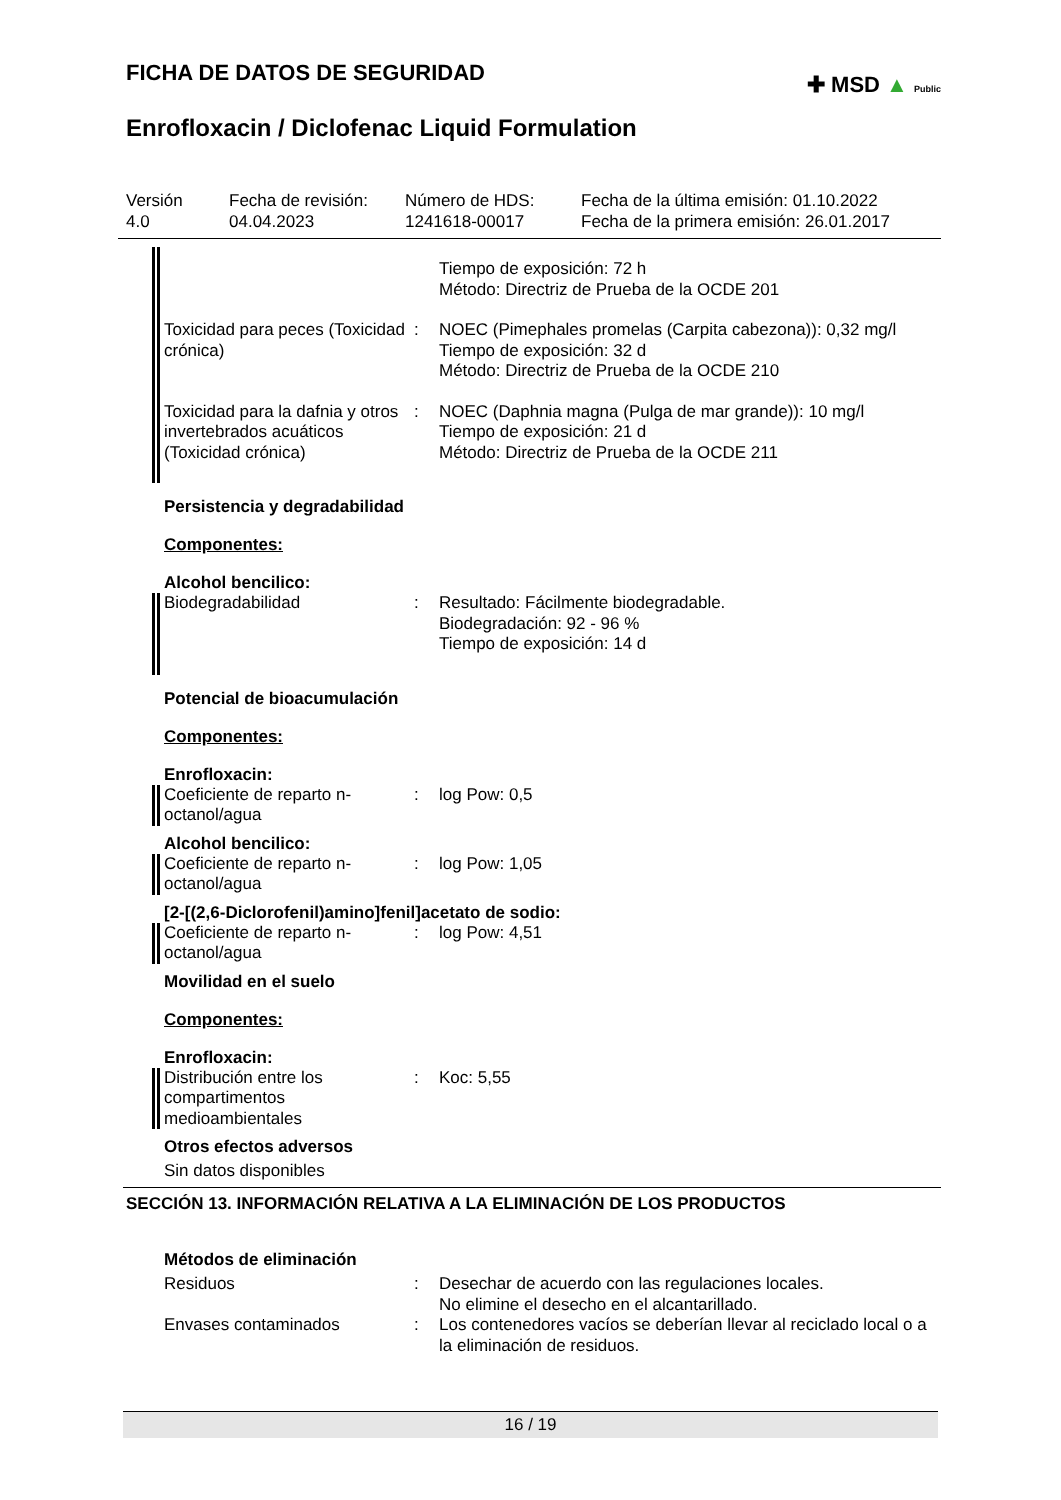✚ MSD ▲ Public
FICHA DE DATOS DE SEGURIDAD
Enrofloxacin / Diclofenac Liquid Formulation
Versión
4.0
Fecha de revisión:
04.04.2023
Número de HDS:
1241618-00017
Fecha de la última emisión: 01.10.2022
Fecha de la primera emisión: 26.01.2017
Tiempo de exposición: 72 h
Método: Directriz de Prueba de la OCDE 201
Toxicidad para peces (Toxicidad crónica)
: NOEC (Pimephales promelas (Carpita cabezona)): 0,32 mg/l
Tiempo de exposición: 32 d
Método: Directriz de Prueba de la OCDE 210
Toxicidad para la dafnia y otros invertebrados acuáticos (Toxicidad crónica)
: NOEC (Daphnia magna (Pulga de mar grande)): 10 mg/l
Tiempo de exposición: 21 d
Método: Directriz de Prueba de la OCDE 211
Persistencia y degradabilidad
Componentes:
Alcohol bencilico:
Biodegradabilidad : Resultado: Fácilmente biodegradable.
Biodegradación: 92 - 96 %
Tiempo de exposición: 14 d
Potencial de bioacumulación
Componentes:
Enrofloxacin:
Coeficiente de reparto n-octanol/agua
: log Pow: 0,5
Alcohol bencilico:
Coeficiente de reparto n-octanol/agua
: log Pow: 1,05
[2-[(2,6-Diclorofenil)amino]fenil]acetato de sodio:
Coeficiente de reparto n-octanol/agua
: log Pow: 4,51
Movilidad en el suelo
Componentes:
Enrofloxacin:
Distribución entre los compartimentos medioambientales
: Koc: 5,55
Otros efectos adversos
Sin datos disponibles
SECCIÓN 13. INFORMACIÓN RELATIVA A LA ELIMINACIÓN DE LOS PRODUCTOS
Métodos de eliminación
Residuos : Desechar de acuerdo con las regulaciones locales.
No elimine el desecho en el alcantarillado.
Envases contaminados : Los contenedores vacíos se deberían llevar al reciclado local o a la eliminación de residuos.
16 / 19